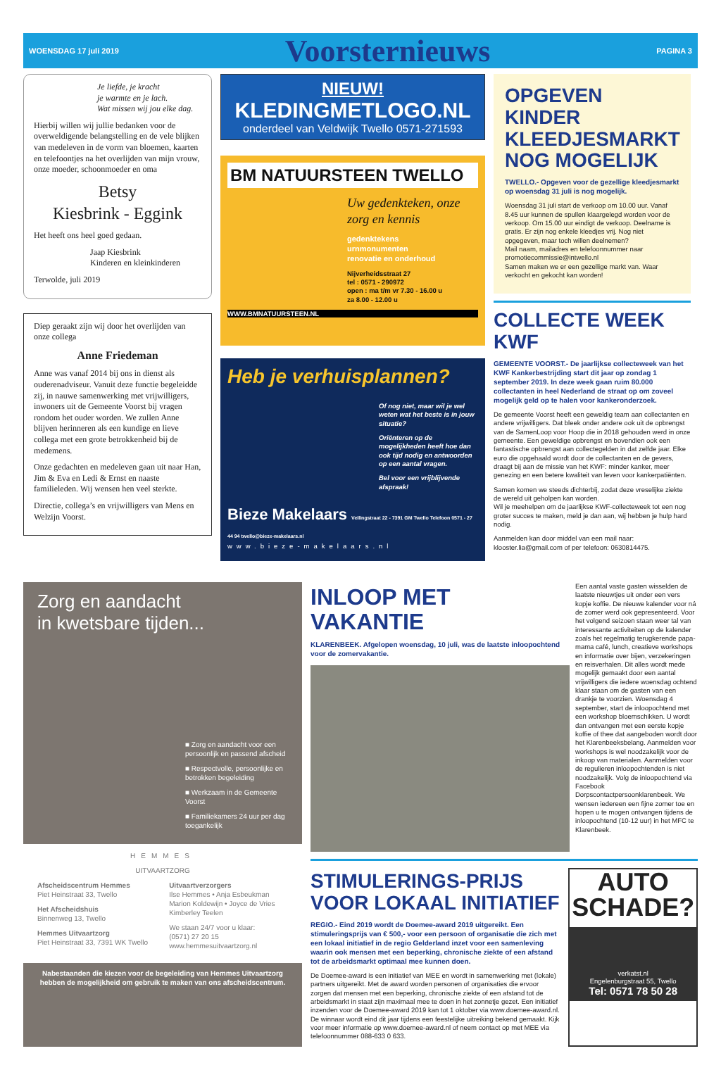WOENSDAG 17 juli 2019 Voorsternieuws PAGINA 3
Je liefde, je kracht
je warmte en je lach.
Wat missen wij jou elke dag.
Hierbij willen wij jullie bedanken voor de overweldigende belangstelling en de vele blijken van medeleven in de vorm van bloemen, kaarten en telefoontjes na het overlijden van mijn vrouw, onze moeder, schoonmoeder en oma
Betsy
Kiesbrink - Eggink
Het heeft ons heel goed gedaan.
Jaap Kiesbrink
Kinderen en kleinkinderen
Terwolde, juli 2019
Diep geraakt zijn wij door het overlijden van onze collega
Anne Friedeman
Anne was vanaf 2014 bij ons in dienst als ouderenadviseur. Vanuit deze functie begeleidde zij, in nauwe samenwerking met vrijwilligers, inwoners uit de Gemeente Voorst bij vragen rondom het ouder worden. We zullen Anne blijven herinneren als een kundige en lieve collega met een grote betrokkenheid bij de medemens.
Onze gedachten en medeleven gaan uit naar Han, Jim & Eva en Ledi & Ernst en naaste familieleden. Wij wensen hen veel sterkte.
Directie, collega’s en vrijwilligers van Mens en Welzijn Voorst.
NIEUW!
KLEDINGMETLOGO.NL
onderdeel van Veldwijk Twello 0571-271593
BM NATUURSTEEN TWELLO
Uw gedenkteken, onze zorg en kennis
gedenktekens
urnmonumenten
renovatie en onderhoud
Nijverheidsstraat 27
tel : 0571 - 290972
open : ma t/m vr 7.30 - 16.00 u
za 8.00 - 12.00 u
WWW.BMNATUURSTEEN.NL
Heb je verhuisplannen?
Of nog niet, maar wil je wel weten wat het beste is in jouw situatie?
Oriënteren op de mogelijkheden heeft hoe dan ook tijd nodig en antwoorden op een aantal vragen.
Bel voor een vrijblijvende afspraak!
Bieze Makelaars Veilingstraat 22 - 7391 GM Twello Telefoon 0571 - 27 44 94 twello@bieze-makelaars.nl
www.bieze-makelaars.nl
OPGEVEN KINDER KLEEDJESMARKT NOG MOGELIJK
TWELLO.- Opgeven voor de gezellige kleedjesmarkt op woensdag 31 juli is nog mogelijk.
Woensdag 31 juli start de verkoop om 10.00 uur. Vanaf 8.45 uur kunnen de spullen klaargelegd worden voor de verkoop. Om 15.00 uur eindigt de verkoop. Deelname is gratis. Er zijn nog enkele kleedjes vrij. Nog niet opgegeven, maar toch willen deelnemen?
Mail naam, mailadres en telefoonnummer naar promotiecommissie@intwello.nl
Samen maken we er een gezellige markt van. Waar verkocht en gekocht kan worden!
COLLECTE WEEK KWF
GEMEENTE VOORST.- De jaarlijkse collecteweek van het KWF Kankerbestrijding start dit jaar op zondag 1 september 2019. In deze week gaan ruim 80.000 collectanten in heel Nederland de straat op om zoveel mogelijk geld op te halen voor kankeronderzoek.
De gemeente Voorst heeft een geweldig team aan collectanten en andere vrijwilligers. Dat bleek onder andere ook uit de opbrengst van de SamenLoop voor Hoop die in 2018 gehouden werd in onze gemeente. Een geweldige opbrengst en bovendien ook een fantastische opbrengst aan collectegelden in dat zelfde jaar. Elke euro die opgehaald wordt door de collectanten en de gevers, draagt bij aan de missie van het KWF: minder kanker, meer genezing en een betere kwaliteit van leven voor kankerpatiënten.
Samen komen we steeds dichterbij, zodat deze vreselijke ziekte de wereld uit geholpen kan worden.
Wil je meehelpen om de jaarlijkse KWF-collecteweek tot een nog groter succes te maken, meld je dan aan, wij hebben je hulp hard nodig.
Aanmelden kan door middel van een mail naar: klooster.lia@gmail.com of per telefoon: 0630814475.
Zorg en aandacht
in kwetsbare tijden...
■ Zorg en aandacht voor een persoonlijk en passend afscheid
■ Respectvolle, persoonlijke en betrokken begeleiding
■ Werkzaam in de Gemeente Voorst
■ Familiekamers 24 uur per dag toegankelijk
HEMMES
UITVAARTZORG
Afscheidscentrum Hemmes
Piet Heinstraat 33, Twello
Het Afscheidshuis
Binnenweg 13, Twello
Hemmes Uitvaartzorg
Piet Heinstraat 33, 7391 WK Twello
Uitvaartverzorgers
Ilse Hemmes • Anja Esbeukman
Marion Koldewijn • Joyce de Vries
Kimberley Teelen
We staan 24/7 voor u klaar:
(0571) 27 20 15
www.hemmesuitvaartzorg.nl
Nabestaanden die kiezen voor de begeleiding van Hemmes Uitvaartzorg hebben de mogelijkheid om gebruik te maken van ons afscheidscentrum.
INLOOP MET VAKANTIE
KLARENBEEK. Afgelopen woensdag, 10 juli, was de laatste inloopochtend voor de zomervakantie.
Een aantal vaste gasten wisselden de laatste nieuwtjes uit onder een vers kopje koffie. De nieuwe kalender voor ná de zomer werd ook gepresenteerd. Voor het volgend seizoen staan weer tal van interessante activiteiten op de kalender zoals het regelmatig terugkerende papa-mama café, lunch, creatieve workshops en informatie over bijen, verzekeringen en reisverhalen. Dit alles wordt mede mogelijk gemaakt door een aantal vrijwilligers die iedere woensdag ochtend klaar staan om de gasten van een drankje te voorzien. Woensdag 4 september, start de inloopochtend met een workshop bloemschikken. U wordt dan ontvangen met een eerste kopje koffie of thee dat aangeboden wordt door het Klarenbeeksbelang. Aanmelden voor workshops is wel noodzakelijk voor de inkoop van materialen. Aanmelden voor de regulieren inloopochtenden is niet noodzakelijk. Volg de inloopochtend via Facebook Dorpscontactpersoonklarenbeek. We wensen iedereen een fijne zomer toe en hopen u te mogen ontvangen tijdens de inloopochtend (10-12 uur) in het MFC te Klarenbeek.
STIMULERINGS-PRIJS VOOR LOKAAL INITIATIEF
REGIO.- Eind 2019 wordt de Doemee-award 2019 uitgereikt. Een stimuleringsprijs van € 500,- voor een persoon of organisatie die zich met een lokaal initiatief in de regio Gelderland inzet voor een samenleving waarin ook mensen met een beperking, chronische ziekte of een afstand tot de arbeidsmarkt optimaal mee kunnen doen.
De Doemee-award is een initiatief van MEE en wordt in samenwerking met (lokale) partners uitgereikt. Met de award worden personen of organisaties die ervoor zorgen dat mensen met een beperking, chronische ziekte of een afstand tot de arbeidsmarkt in staat zijn maximaal mee te doen in het zonnetje gezet. Een initiatief inzenden voor de Doemee-award 2019 kan tot 1 oktober via www.doemee-award.nl. De winnaar wordt eind dit jaar tijdens een feestelijke uitreiking bekend gemaakt. Kijk voor meer informatie op www.doemee-award.nl of neem contact op met MEE via telefoonnummer 088-633 0 633.
AUTO SCHADE?
verkatst.nl
Engelenburgstraat 55, Twello
Tel: 0571 78 50 28